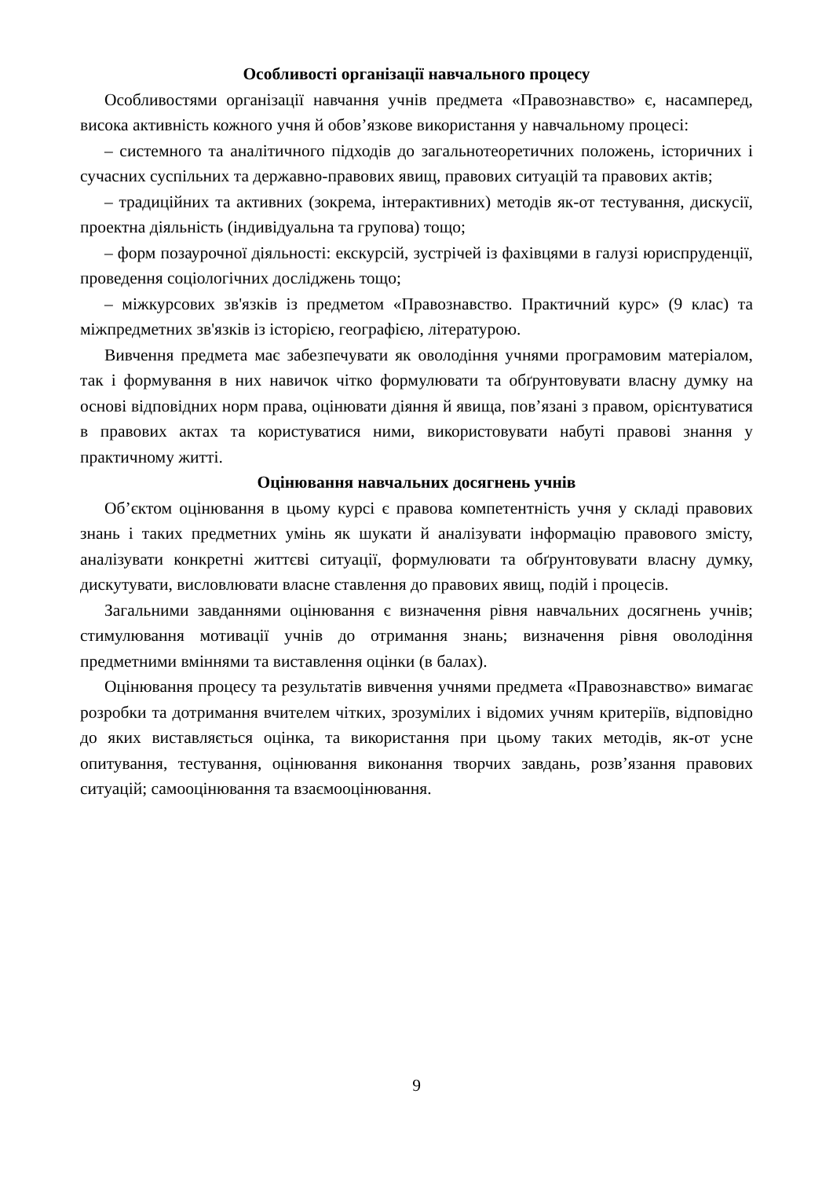Особливості організації навчального процесу
Особливостями організації навчання учнів предмета «Правознавство» є, насамперед, висока активність кожного учня й обов’язкове використання у навчальному процесі:
– системного та аналітичного підходів до загальнотеоретичних положень, історичних і сучасних суспільних та державно-правових явищ, правових ситуацій та правових актів;
– традиційних та активних (зокрема, інтерактивних) методів як-от тестування, дискусії, проектна діяльність (індивідуальна та групова) тощо;
– форм позаурочної діяльності: екскурсій, зустрічей із фахівцями в галузі юриспруденції, проведення соціологічних досліджень тощо;
– міжкурсових зв'язків із предметом «Правознавство. Практичний курс» (9 клас) та міжпредметних зв'язків із історією, географією, літературою.
Вивчення предмета має забезпечувати як оволодіння учнями програмовим матеріалом, так і формування в них навичок чітко формулювати та обґрунтовувати власну думку на основі відповідних норм права, оцінювати діяння й явища, пов’язані з правом, орієнтуватися в правових актах та користуватися ними, використовувати набуті правові знання у практичному житті.
Оцінювання навчальних досягнень учнів
Об’єктом оцінювання в цьому курсі є правова компетентність учня у складі правових знань і таких предметних умінь як шукати й аналізувати інформацію правового змісту, аналізувати конкретні життєві ситуації, формулювати та обґрунтовувати власну думку, дискутувати, висловлювати власне ставлення до правових явищ, подій і процесів.
Загальними завданнями оцінювання є визначення рівня навчальних досягнень учнів; стимулювання мотивації учнів до отримання знань; визначення рівня оволодіння предметними вміннями та виставлення оцінки (в балах).
Оцінювання процесу та результатів вивчення учнями предмета «Правознавство» вимагає розробки та дотримання вчителем чітких, зрозумілих і відомих учням критеріїв, відповідно до яких виставляється оцінка, та використання при цьому таких методів, як-от усне опитування, тестування, оцінювання виконання творчих завдань, розв’язання правових ситуацій; самооцінювання та взаємооцінювання.
9